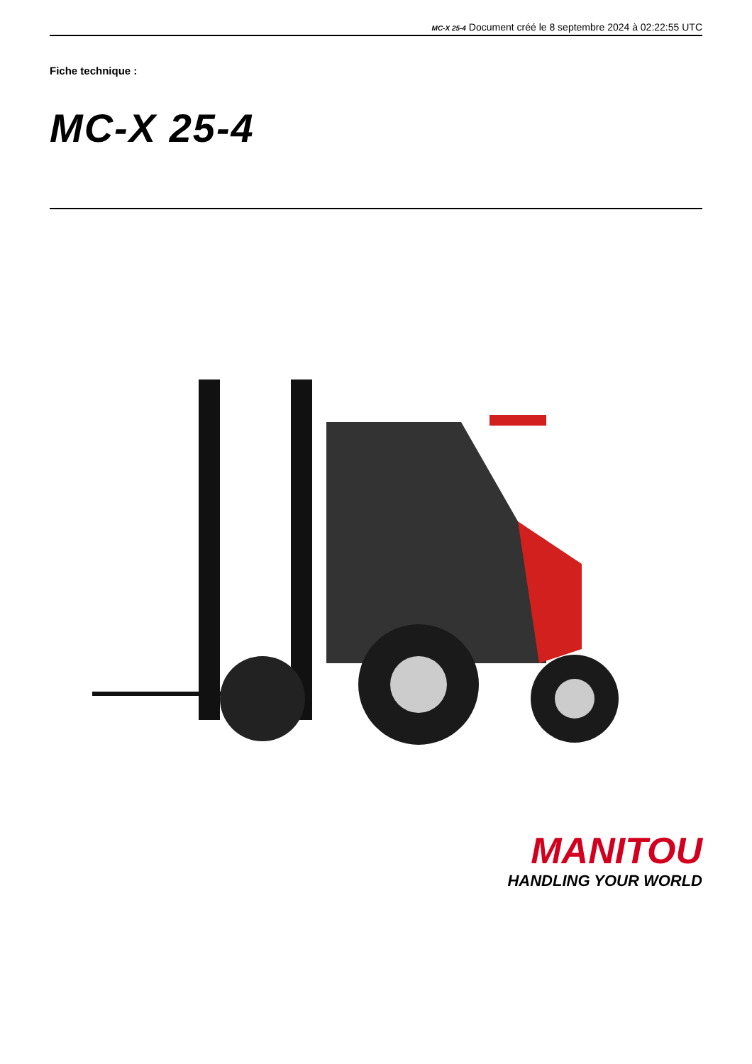MC-X 25-4 Document créé le 8 septembre 2024 à 02:22:55 UTC
Fiche technique :
MC-X 25-4
MANITOU
HANDLING YOUR WORLD